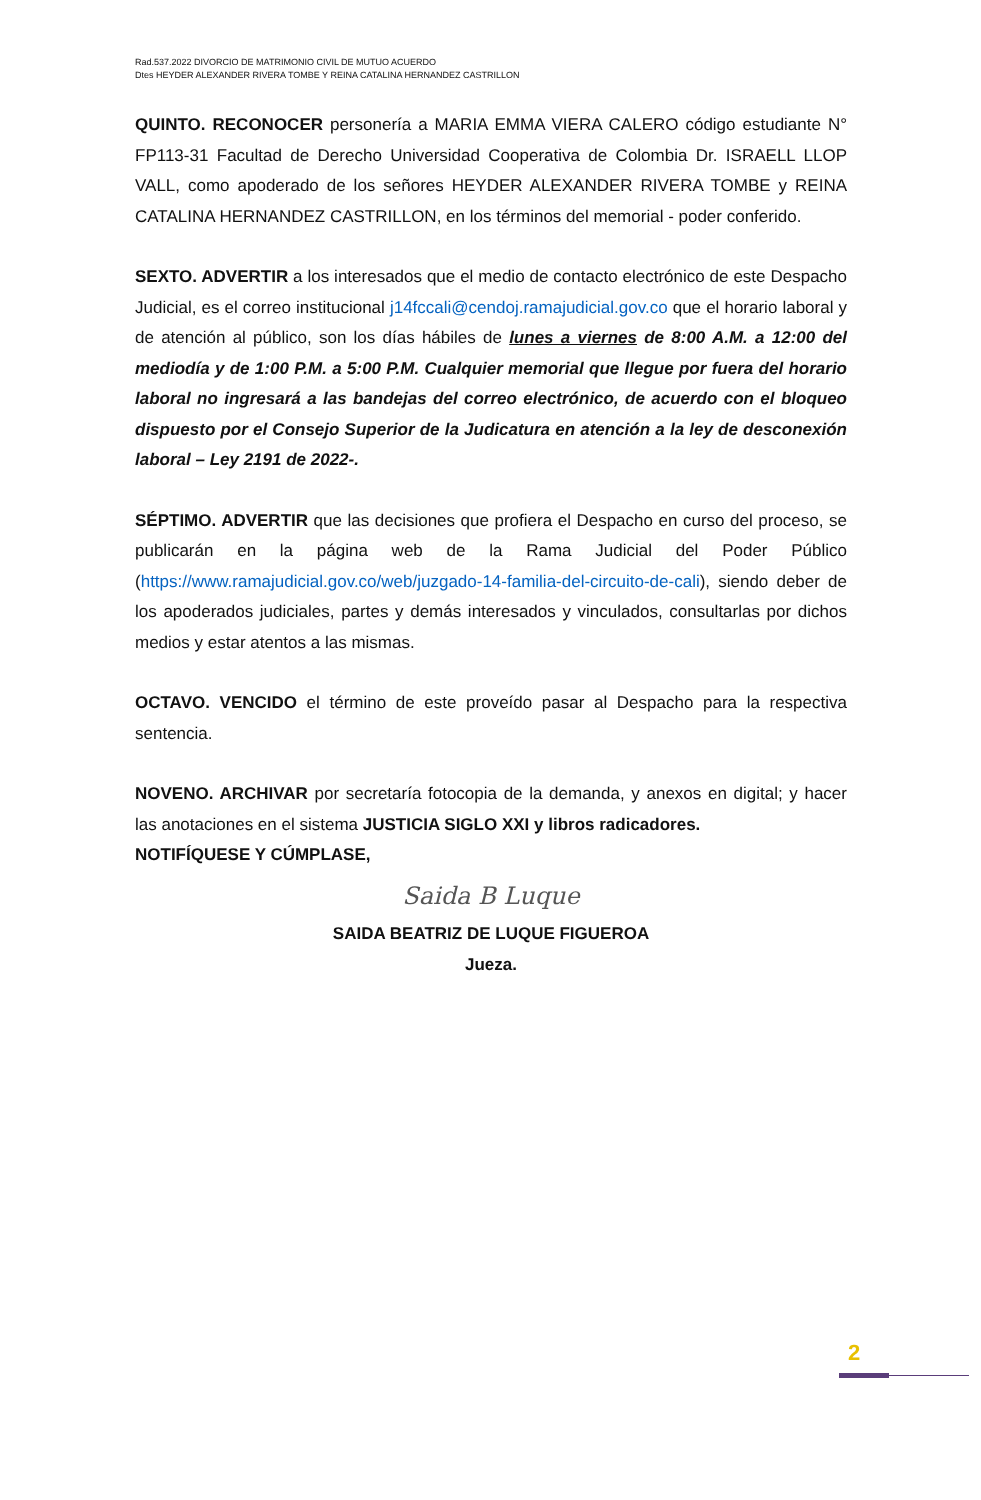Rad.537.2022 DIVORCIO DE MATRIMONIO CIVIL DE MUTUO ACUERDO
Dtes HEYDER ALEXANDER RIVERA TOMBE Y REINA CATALINA HERNANDEZ CASTRILLON
QUINTO. RECONOCER personería a MARIA EMMA VIERA CALERO código estudiante N° FP113-31 Facultad de Derecho Universidad Cooperativa de Colombia Dr. ISRAELL LLOP VALL, como apoderado de los señores HEYDER ALEXANDER RIVERA TOMBE y REINA CATALINA HERNANDEZ CASTRILLON, en los términos del memorial - poder conferido.
SEXTO. ADVERTIR a los interesados que el medio de contacto electrónico de este Despacho Judicial, es el correo institucional j14fccali@cendoj.ramajudicial.gov.co que el horario laboral y de atención al público, son los días hábiles de lunes a viernes de 8:00 A.M. a 12:00 del mediodía y de 1:00 P.M. a 5:00 P.M. Cualquier memorial que llegue por fuera del horario laboral no ingresará a las bandejas del correo electrónico, de acuerdo con el bloqueo dispuesto por el Consejo Superior de la Judicatura en atención a la ley de desconexión laboral – Ley 2191 de 2022-.
SÉPTIMO. ADVERTIR que las decisiones que profiera el Despacho en curso del proceso, se publicarán en la página web de la Rama Judicial del Poder Público (https://www.ramajudicial.gov.co/web/juzgado-14-familia-del-circuito-de-cali), siendo deber de los apoderados judiciales, partes y demás interesados y vinculados, consultarlas por dichos medios y estar atentos a las mismas.
OCTAVO. VENCIDO el término de este proveído pasar al Despacho para la respectiva sentencia.
NOVENO. ARCHIVAR por secretaría fotocopia de la demanda, y anexos en digital; y hacer las anotaciones en el sistema JUSTICIA SIGLO XXI y libros radicadores.
NOTIFÍQUESE Y CÚMPLASE,
Saida B Luque
SAIDA BEATRIZ DE LUQUE FIGUEROA
Jueza.
2